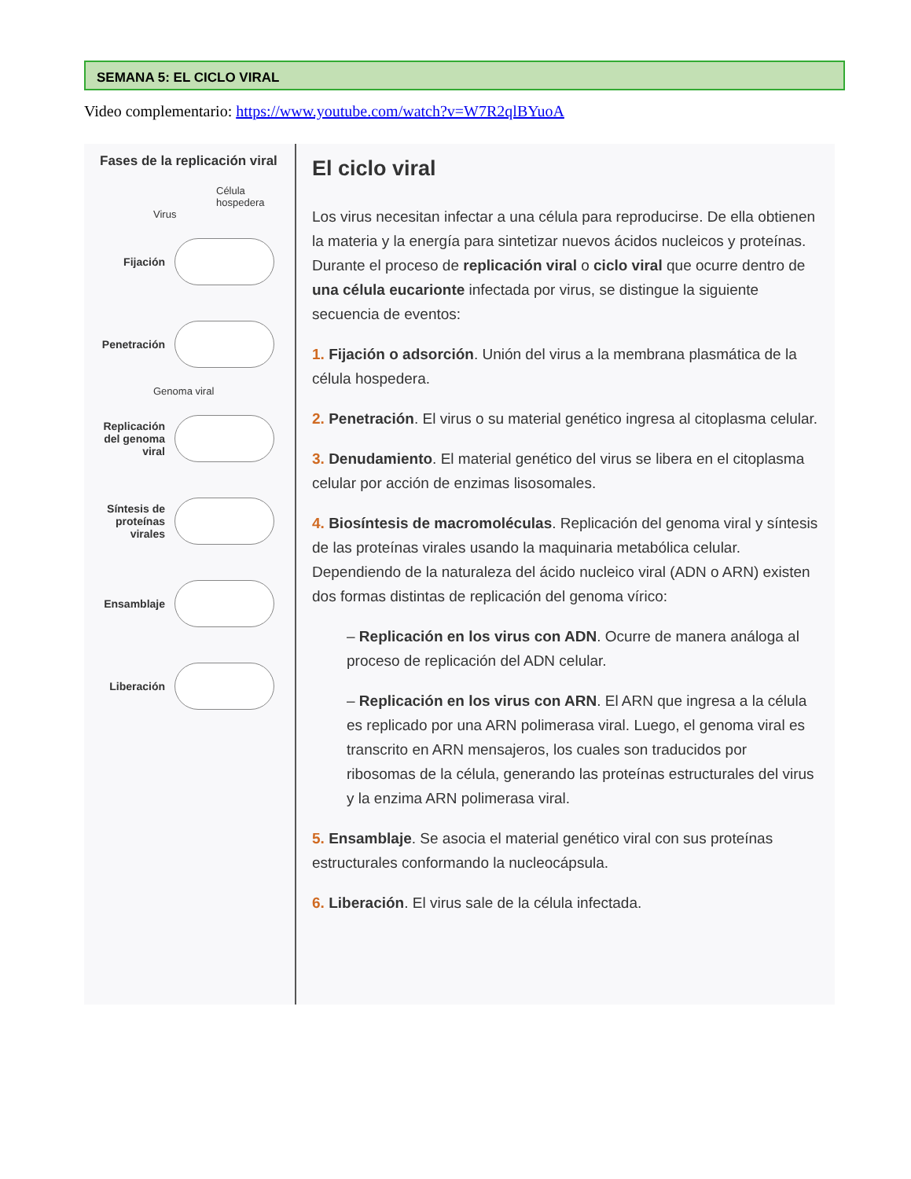SEMANA 5: EL CICLO VIRAL
Video complementario: https://www.youtube.com/watch?v=W7R2qlBYuoA
Fases de la replicación viral
Célula hospedera
Virus
Fijación
Penetración
Genoma viral
Replicación del genoma viral
Síntesis de proteínas virales
Ensamblaje
Liberación
El ciclo viral
Los virus necesitan infectar a una célula para reproducirse. De ella obtienen la materia y la energía para sintetizar nuevos ácidos nucleicos y proteínas. Durante el proceso de replicación viral o ciclo viral que ocurre dentro de una célula eucarionte infectada por virus, se distingue la siguiente secuencia de eventos:
1. Fijación o adsorción. Unión del virus a la membrana plasmática de la célula hospedera.
2. Penetración. El virus o su material genético ingresa al citoplasma celular.
3. Denudamiento. El material genético del virus se libera en el citoplasma celular por acción de enzimas lisosomales.
4. Biosíntesis de macromoléculas. Replicación del genoma viral y síntesis de las proteínas virales usando la maquinaria metabólica celular. Dependiendo de la naturaleza del ácido nucleico viral (ADN o ARN) existen dos formas distintas de replicación del genoma vírico:
– Replicación en los virus con ADN. Ocurre de manera análoga al proceso de replicación del ADN celular.
– Replicación en los virus con ARN. El ARN que ingresa a la célula es replicado por una ARN polimerasa viral. Luego, el genoma viral es transcrito en ARN mensajeros, los cuales son traducidos por ribosomas de la célula, generando las proteínas estructurales del virus y la enzima ARN polimerasa viral.
5. Ensamblaje. Se asocia el material genético viral con sus proteínas estructurales conformando la nucleocápsula.
6. Liberación. El virus sale de la célula infectada.